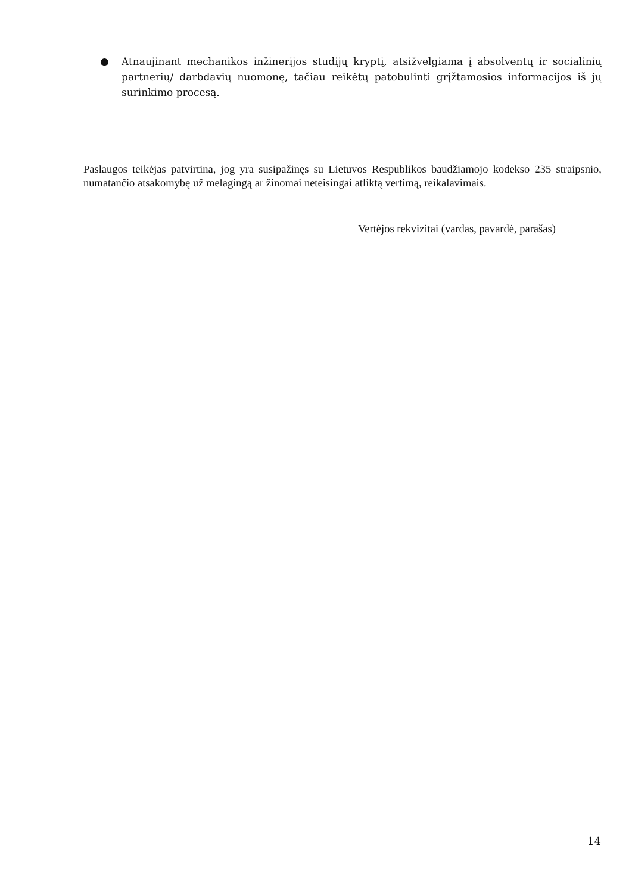● Atnaujinant mechanikos inžinerijos studijų kryptį, atsižvelgiama į absolventų ir socialinių partnerių/ darbdavių nuomonę, tačiau reikėtų patobulinti grįžtamosios informacijos iš jų surinkimo procesą.
Paslaugos teikėjas patvirtina, jog yra susipažinęs su Lietuvos Respublikos baudžiamojo kodekso 235 straipsnio, numatančio atsakomybę už melagingą ar žinomai neteisingai atliktą vertimą, reikalavimais.
Vertėjos rekvizitai (vardas, pavardė, parašas)
14